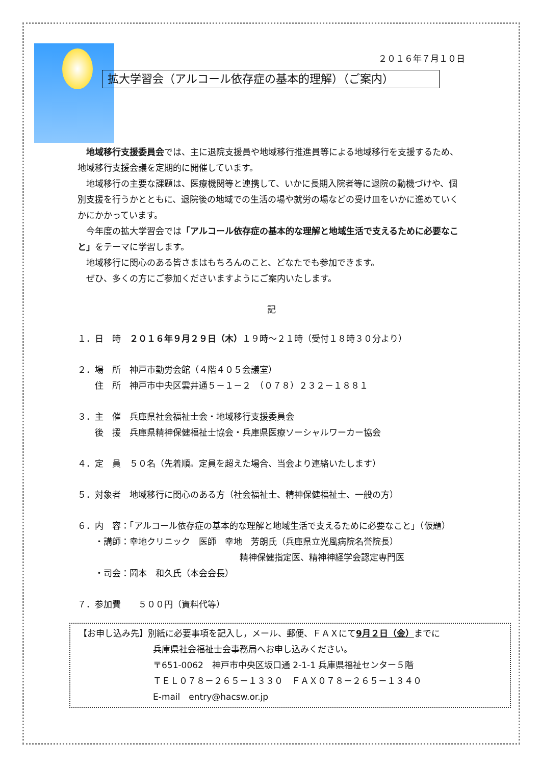２０１６年７月１０日
拡大学習会（アルコール依存症の基本的理解）（ご案内）
地域移行支援委員会では、主に退院支援員や地域移行推進員等による地域移行を支援するため、地域移行支援会議を定期的に開催しています。
地域移行の主要な課題は、医療機関等と連携して、いかに長期入院者等に退院の動機づけや、個別支援を行うかとともに、退院後の地域での生活の場や就労の場などの受け皿をいかに進めていくかにかかっています。
今年度の拡大学習会では「アルコール依存症の基本的な理解と地域生活で支えるために必要なこと」をテーマに学習します。
地域移行に関心のある皆さまはもちろんのこと、どなたでも参加できます。
ぜひ、多くの方にご参加くださいますようにご案内いたします。
記
１．日　時　２０１６年９月２９日（木）１９時～２１時（受付１８時３０分より）
２．場　所　神戸市勤労会館（４階４０５会議室）
　　住　所　神戸市中央区雲井通５－１－２　（０７８）２３２－１８８１
３．主　催　兵庫県社会福祉士会・地域移行支援委員会
　　後　援　兵庫県精神保健福祉士協会・兵庫県医療ソーシャルワーカー協会
４．定　員　５０名（先着順。定員を超えた場合、当会より連絡いたします）
５．対象者　地域移行に関心のある方（社会福祉士、精神保健福祉士、一般の方）
６．内　容：「アルコール依存症の基本的な理解と地域生活で支えるために必要なこと」（仮題）
　　・講師：幸地クリニック　医師　幸地　芳朗氏（兵庫県立光風病院名誉院長）
精神保健指定医、精神神経学会認定専門医
　　・司会：岡本　和久氏（本会会長）
７．参加費　　５００円（資料代等）
【お申し込み先】別紙に必要事項を記入し，メール、郵便、ＦＡＸにて9月２日（金）までに
兵庫県社会福祉士会事務局へお申し込みください。
〒651-0062　神戸市中央区坂口通 2-1-1 兵庫県福祉センター５階
ＴＥＬ０７８－２６５－１３３０　ＦＡＸ０７８－２６５－１３４０
E-mail　entry@hacsw.or.jp